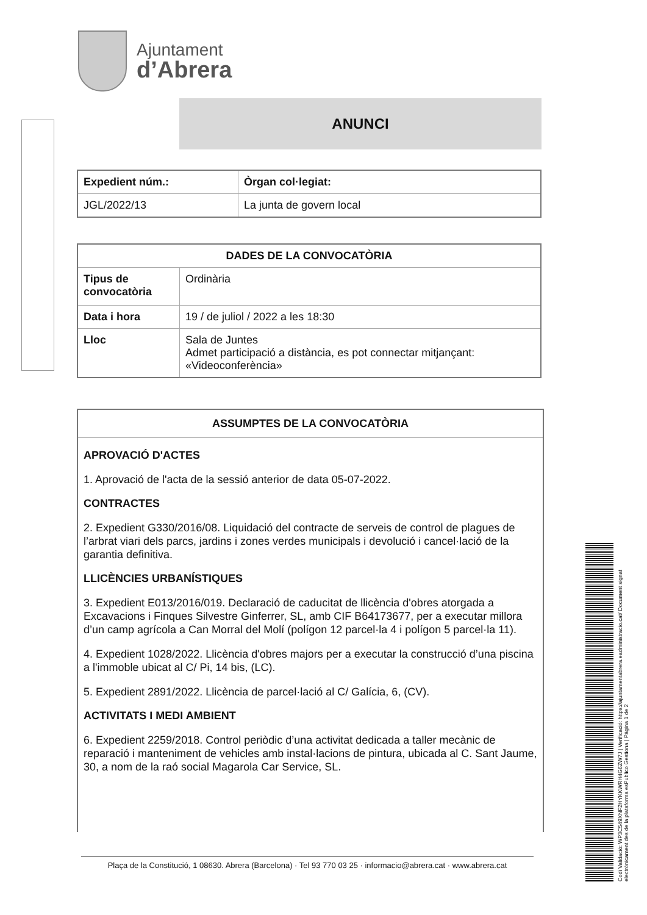Ajuntament
d’Abrera
ANUNCI
| Expedient núm.: | Òrgan col·legiat: |
| --- | --- |
| JGL/2022/13 | La junta de govern local |
| DADES DE LA CONVOCATÒRIA | |
| --- | --- |
| Tipus de convocatòria | Ordinària |
| Data i hora | 19 / de juliol / 2022 a les 18:30 |
| Lloc | Sala de Juntes Admet participació a distància, es pot connectar mitjançant: «Videoconferència» |
ASSUMPTES DE LA CONVOCATÒRIA
APROVACIÓ D'ACTES
1. Aprovació de l'acta de la sessió anterior de data 05-07-2022.
CONTRACTES
2. Expedient G330/2016/08. Liquidació del contracte de serveis de control de plagues de l’arbrat viari dels parcs, jardins i zones verdes municipals i devolució i cancel·lació de la garantia definitiva.
LLICÈNCIES URBANÍSTIQUES
3. Expedient E013/2016/019. Declaració de caducitat de llicència d'obres atorgada a Excavacions i Finques Silvestre Ginferrer, SL, amb CIF B64173677, per a executar millora d’un camp agrícola a Can Morral del Molí (polígon 12 parcel·la 4 i polígon 5 parcel·la 11).
4. Expedient 1028/2022. Llicència d'obres majors per a executar la construcció d’una piscina a l'immoble ubicat al C/ Pi, 14 bis, (LC).
5. Expedient 2891/2022. Llicència de parcel·lació al C/ Galícia, 6, (CV).
ACTIVITATS I MEDI AMBIENT
6. Expedient 2259/2018. Control periòdic d’una activitat dedicada a taller mecànic de reparació i manteniment de vehicles amb instal·lacions de pintura, ubicada al C. Sant Jaume, 30, a nom de la raó social Magarola Car Service, SL.
Plaça de la Constitució, 1 08630. Abrera (Barcelona) · Tel 93 770 03 25 · informacio@abrera.cat · www.abrera.cat
Codi Validació: WP3C549XNF2HYKKWRH4G6ZW7J | Verificació: https://ajuntamentabrera.eadministracio.cat/ Document signat electrònicament des de la plataforma esPublico Gestiona | Pàgina 1 de 2